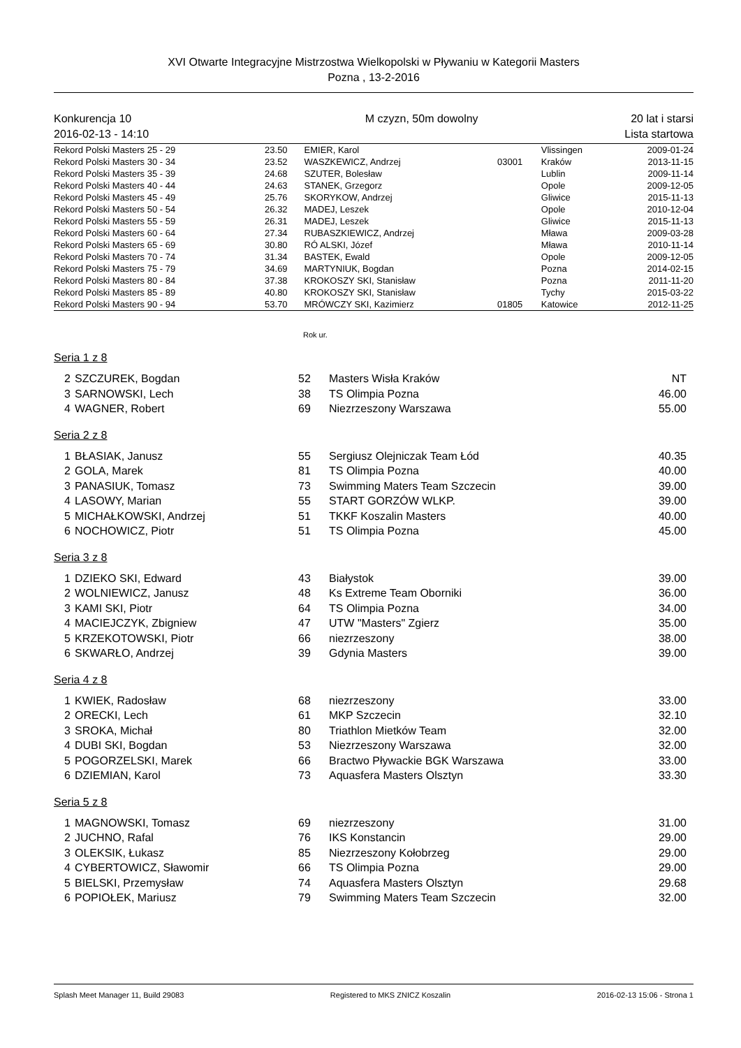XVI Otwarte Integracyjne Mistrzostwa Wielkopolski w Pływaniu w Kategorii Masters
Pozna , 13-2-2016
Konkurencja 10
2016-02-13 - 14:10
M czyzn, 50m dowolny 20 lat i starsi
Lista startowa
| Rekord Polski Masters 25 - 29 | 23.50 | EMIER, Karol | | Vlissingen | 2009-01-24 |
| Rekord Polski Masters 30 - 34 | 23.52 | WASZKEWICZ, Andrzej | 03001 | Kraków | 2013-11-15 |
| Rekord Polski Masters 35 - 39 | 24.68 | SZUTER, Bolesław | | Lublin | 2009-11-14 |
| Rekord Polski Masters 40 - 44 | 24.63 | STANEK, Grzegorz | | Opole | 2009-12-05 |
| Rekord Polski Masters 45 - 49 | 25.76 | SKORYKOW, Andrzej | | Gliwice | 2015-11-13 |
| Rekord Polski Masters 50 - 54 | 26.32 | MADEJ, Leszek | | Opole | 2010-12-04 |
| Rekord Polski Masters 55 - 59 | 26.31 | MADEJ, Leszek | | Gliwice | 2015-11-13 |
| Rekord Polski Masters 60 - 64 | 27.34 | RUBASZKIEWICZ, Andrzej | | Mława | 2009-03-28 |
| Rekord Polski Masters 65 - 69 | 30.80 | RÓ ALSKI, Józef | | Mława | 2010-11-14 |
| Rekord Polski Masters 70 - 74 | 31.34 | BASTEK, Ewald | | Opole | 2009-12-05 |
| Rekord Polski Masters 75 - 79 | 34.69 | MARTYNIUK, Bogdan | | Pozna | 2014-02-15 |
| Rekord Polski Masters 80 - 84 | 37.38 | KROKOSZY SKI, Stanisław | | Pozna | 2011-11-20 |
| Rekord Polski Masters 85 - 89 | 40.80 | KROKOSZY SKI, Stanisław | | Tychy | 2015-03-22 |
| Rekord Polski Masters 90 - 94 | 53.70 | MRÓWCZY SKI, Kazimierz | 01805 | Katowice | 2012-11-25 |
Rok ur.
Seria 1 z 8
| 2 | SZCZUREK, Bogdan | 52 | Masters Wisła Kraków | NT |
| 3 | SARNOWSKI, Lech | 38 | TS Olimpia Pozna | 46.00 |
| 4 | WAGNER, Robert | 69 | Niezrzeszony Warszawa | 55.00 |
Seria 2 z 8
| 1 | BŁASIAK, Janusz | 55 | Sergiusz Olejniczak Team Łód | 40.35 |
| 2 | GOLA, Marek | 81 | TS Olimpia Pozna | 40.00 |
| 3 | PANASIUK, Tomasz | 73 | Swimming Maters Team Szczecin | 39.00 |
| 4 | LASOWY, Marian | 55 | START GORZÓW WLKP. | 39.00 |
| 5 | MICHAŁKOWSKI, Andrzej | 51 | TKKF Koszalin Masters | 40.00 |
| 6 | NOCHOWICZ, Piotr | 51 | TS Olimpia Pozna | 45.00 |
Seria 3 z 8
| 1 | DZIEKO SKI, Edward | 43 | Białystok | 39.00 |
| 2 | WOLNIEWICZ, Janusz | 48 | Ks Extreme Team Oborniki | 36.00 |
| 3 | KAMI SKI, Piotr | 64 | TS Olimpia Pozna | 34.00 |
| 4 | MACIEJCZYK, Zbigniew | 47 | UTW "Masters" Zgierz | 35.00 |
| 5 | KRZEKOTOWSKI, Piotr | 66 | niezrzeszony | 38.00 |
| 6 | SKWARŁO, Andrzej | 39 | Gdynia Masters | 39.00 |
Seria 4 z 8
| 1 | KWIEK, Radosław | 68 | niezrzeszony | 33.00 |
| 2 | ORECKI, Lech | 61 | MKP Szczecin | 32.10 |
| 3 | SROKA, Michał | 80 | Triathlon Mietków Team | 32.00 |
| 4 | DUBI SKI, Bogdan | 53 | Niezrzeszony Warszawa | 32.00 |
| 5 | POGORZELSKI, Marek | 66 | Bractwo Pływackie BGK Warszawa | 33.00 |
| 6 | DZIEMIAN, Karol | 73 | Aquasfera Masters Olsztyn | 33.30 |
Seria 5 z 8
| 1 | MAGNOWSKI, Tomasz | 69 | niezrzeszony | 31.00 |
| 2 | JUCHNO, Rafal | 76 | IKS Konstancin | 29.00 |
| 3 | OLEKSIK, Łukasz | 85 | Niezrzeszony Kołobrzeg | 29.00 |
| 4 | CYBERTOWICZ, Sławomir | 66 | TS Olimpia Pozna | 29.00 |
| 5 | BIELSKI, Przemysław | 74 | Aquasfera Masters Olsztyn | 29.68 |
| 6 | POPIOŁEK, Mariusz | 79 | Swimming Maters Team Szczecin | 32.00 |
Splash Meet Manager 11, Build 29083 Registered to MKS ZNICZ Koszalin 2016-02-13 15:06 - Strona 1